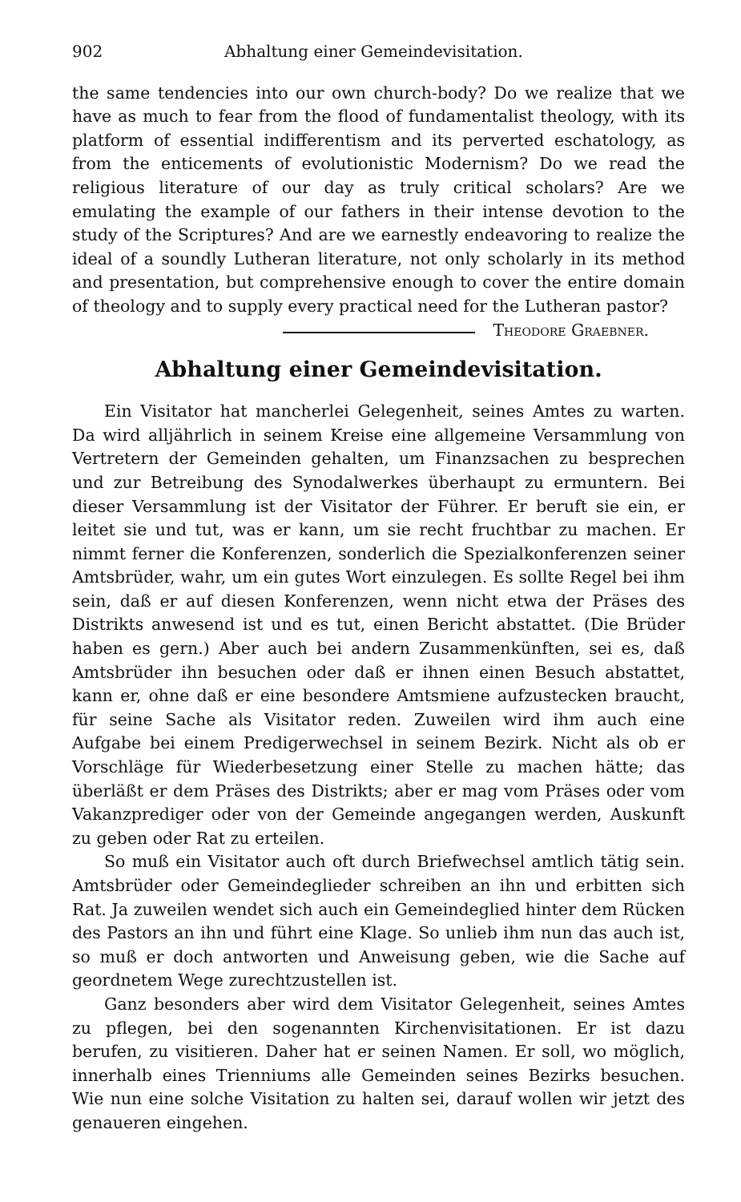902 Abhaltung einer Gemeindevisitation.
the same tendencies into our own church-body? Do we realize that we have as much to fear from the flood of fundamentalist theology, with its platform of essential indifferentism and its perverted eschatology, as from the enticements of evolutionistic Modernism? Do we read the religious literature of our day as truly critical scholars? Are we emulating the example of our fathers in their intense devotion to the study of the Scriptures? And are we earnestly endeavoring to realize the ideal of a soundly Lutheran literature, not only scholarly in its method and presentation, but comprehensive enough to cover the entire domain of theology and to supply every practical need for the Lutheran pastor? Theodore Graebner.
Abhaltung einer Gemeindevisitation.
Ein Visitator hat mancherlei Gelegenheit, seines Amtes zu warten. Da wird alljährlich in seinem Kreise eine allgemeine Versammlung von Vertretern der Gemeinden gehalten, um Finanzsachen zu besprechen und zur Betreibung des Synodalwerkes überhaupt zu ermuntern. Bei dieser Versammlung ist der Visitator der Führer. Er beruft sie ein, er leitet sie und tut, was er kann, um sie recht fruchtbar zu machen. Er nimmt ferner die Konferenzen, sonderlich die Spezialkonferenzen seiner Amtsbrüder, wahr, um ein gutes Wort einzulegen. Es sollte Regel bei ihm sein, daß er auf diesen Konferenzen, wenn nicht etwa der Präses des Distrikts anwesend ist und es tut, einen Bericht abstattet. (Die Brüder haben es gern.) Aber auch bei andern Zusammenkünften, sei es, daß Amtsbrüder ihn besuchen oder daß er ihnen einen Besuch abstattet, kann er, ohne daß er eine besondere Amtsmiene aufzustecken braucht, für seine Sache als Visitator reden. Zuweilen wird ihm auch eine Aufgabe bei einem Predigerwechsel in seinem Bezirk. Nicht als ob er Vorschläge für Wiederbesetzung einer Stelle zu machen hätte; das überläßt er dem Präses des Distrikts; aber er mag vom Präses oder vom Vakanzprediger oder von der Gemeinde angegangen werden, Auskunft zu geben oder Rat zu erteilen.
So muß ein Visitator auch oft durch Briefwechsel amtlich tätig sein. Amtsbrüder oder Gemeindeglieder schreiben an ihn und erbitten sich Rat. Ja zuweilen wendet sich auch ein Gemeindeglied hinter dem Rücken des Pastors an ihn und führt eine Klage. So unlieb ihm nun das auch ist, so muß er doch antworten und Anweisung geben, wie die Sache auf geordnetem Wege zurechtzustellen ist.
Ganz besonders aber wird dem Visitator Gelegenheit, seines Amtes zu pflegen, bei den sogenannten Kirchenvisitationen. Er ist dazu berufen, zu visitieren. Daher hat er seinen Namen. Er soll, wo möglich, innerhalb eines Trienniums alle Gemeinden seines Bezirks besuchen. Wie nun eine solche Visitation zu halten sei, darauf wollen wir jetzt des genaueren eingehen.